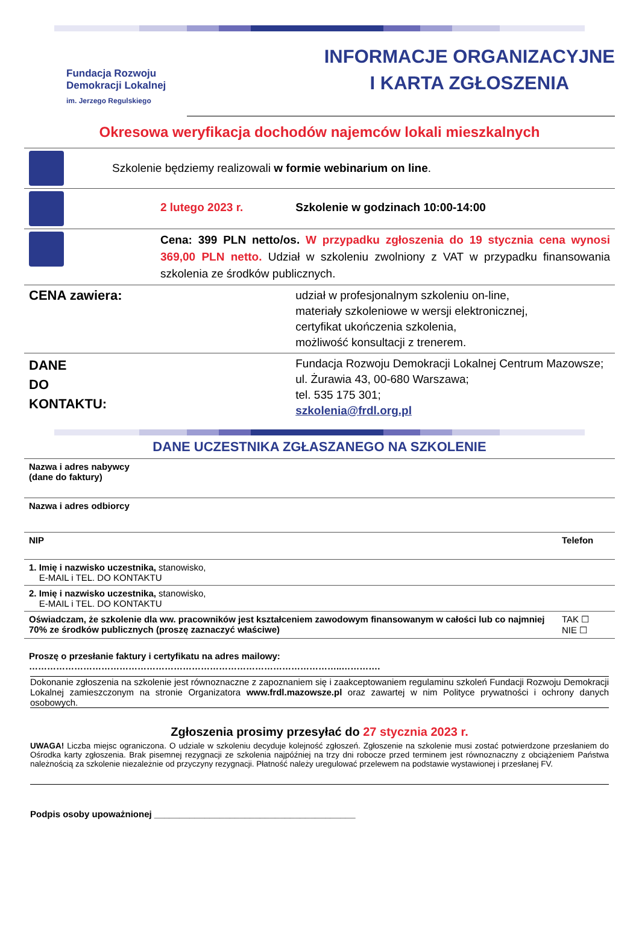Fundacja Rozwoju
Demokracji Lokalnej
im. Jerzego Regulskiego
INFORMACJE ORGANIZACYJNE
I KARTA ZGŁOSZENIA
Okresowa weryfikacja dochodów najemców lokali mieszkalnych
| | Szkolenie będziemy realizowali w formie webinarium on line . | |
| | 2 lutego 2023 r. | Szkolenie w godzinach 10:00-14:00 |
| | Cena: 399 PLN netto/os. W przypadku zgłoszenia do 19 stycznia cena wynosi 369,00 PLN netto. Udział w szkoleniu zwolniony z VAT w przypadku finansowania szkolenia ze środków publicznych. | |
| CENA zawiera: | | udział w profesjonalnym szkoleniu on-line, materiały szkoleniowe w wersji elektronicznej, certyfikat ukończenia szkolenia, możliwość konsultacji z trenerem. |
| DANE DO KONTAKTU: | | Fundacja Rozwoju Demokracji Lokalnej Centrum Mazowsze; ul. Żurawia 43, 00-680 Warszawa; tel. 535 175 301; szkolenia@frdl.org.pl |
DANE UCZESTNIKA ZGŁASZANEGO NA SZKOLENIE
| Nazwa i adres nabywcy (dane do faktury) | |
| Nazwa i adres odbiorcy | |
| NIP | Telefon |
| 1. Imię i nazwisko uczestnika, stanowisko, E-MAIL i TEL. DO KONTAKTU | |
| 2. Imię i nazwisko uczestnika, stanowisko, E-MAIL i TEL. DO KONTAKTU | |
| Oświadczam, że szkolenie dla ww. pracowników jest kształceniem zawodowym finansowanym w całości lub co najmniej 70% ze środków publicznych (proszę zaznaczyć właściwe) | TAK ☐ NIE ☐ |
| Proszę o przesłanie faktury i certyfikatu na adres mailowy: …………………………………………………………………………………………..…………. | |
Dokonanie zgłoszenia na szkolenie jest równoznaczne z zapoznaniem się i zaakceptowaniem regulaminu szkoleń Fundacji Rozwoju Demokracji Lokalnej zamieszczonym na stronie Organizatora www.frdl.mazowsze.pl oraz zawartej w nim Polityce prywatności i ochrony danych osobowych.
Zgłoszenia prosimy przesyłać do 27 stycznia 2023 r.
UWAGA! Liczba miejsc ograniczona. O udziale w szkoleniu decyduje kolejność zgłoszeń. Zgłoszenie na szkolenie musi zostać potwierdzone przesłaniem do Ośrodka karty zgłoszenia. Brak pisemnej rezygnacji ze szkolenia najpóźniej na trzy dni robocze przed terminem jest równoznaczny z obciążeniem Państwa należnością za szkolenie niezależnie od przyczyny rezygnacji. Płatność należy uregulować przelewem na podstawie wystawionej i przesłanej FV.
Podpis osoby upoważnionej ________________________________________